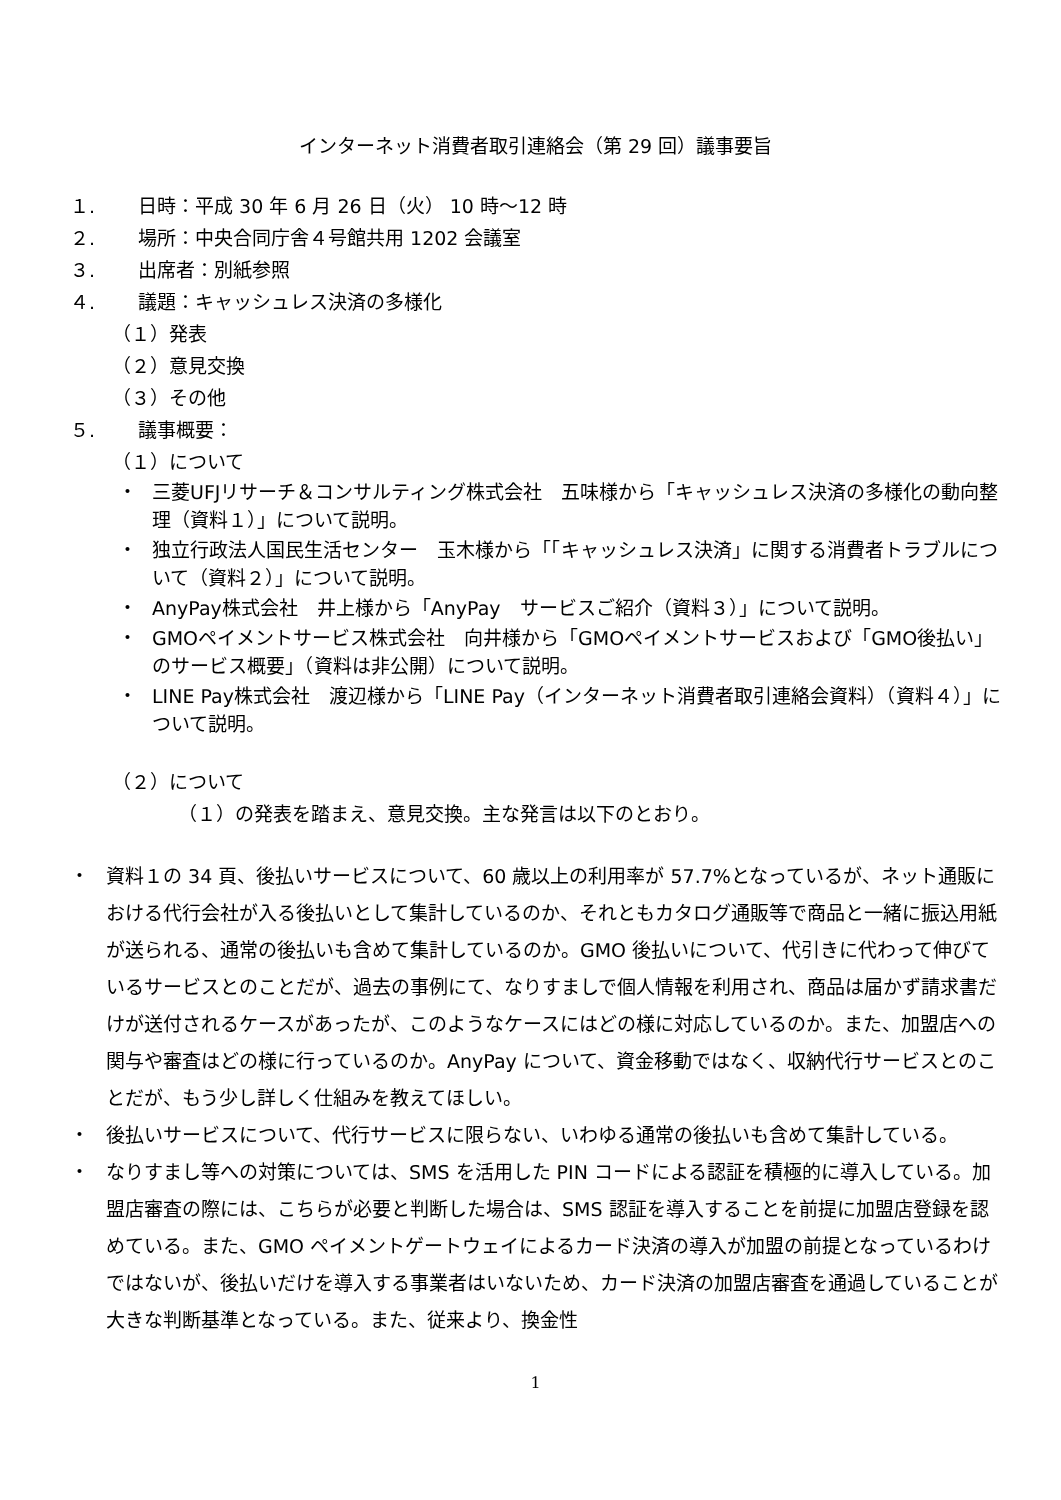インターネット消費者取引連絡会（第 29 回）議事要旨
１. 日時：平成 30 年 6 月 26 日（火） 10 時～12 時
２. 場所：中央合同庁舎４号館共用 1202 会議室
３. 出席者：別紙参照
４. 議題：キャッシュレス決済の多様化
（１）発表
（２）意見交換
（３）その他
５. 議事概要：
（１）について
・ 三菱UFJリサーチ＆コンサルティング株式会社　五味様から「キャッシュレス決済の多様化の動向整理（資料１）」について説明。
・ 独立行政法人国民生活センター　玉木様から「「キャッシュレス決済」に関する消費者トラブルについて（資料２）」について説明。
・ AnyPay株式会社　井上様から「AnyPay　サービスご紹介（資料３）」について説明。
・ GMOペイメントサービス株式会社　向井様から「GMOペイメントサービスおよび「GMO後払い」のサービス概要」（資料は非公開）について説明。
・ LINE Pay株式会社　渡辺様から「LINE Pay（インターネット消費者取引連絡会資料）（資料４）」について説明。
（２）について
（１）の発表を踏まえ、意見交換。主な発言は以下のとおり。
・ 資料１の 34 頁、後払いサービスについて、60 歳以上の利用率が 57.7%となっているが、ネット通販における代行会社が入る後払いとして集計しているのか、それともカタログ通販等で商品と一緒に振込用紙が送られる、通常の後払いも含めて集計しているのか。GMO 後払いについて、代引きに代わって伸びているサービスとのことだが、過去の事例にて、なりすましで個人情報を利用され、商品は届かず請求書だけが送付されるケースがあったが、このようなケースにはどの様に対応しているのか。また、加盟店への関与や審査はどの様に行っているのか。AnyPay について、資金移動ではなく、収納代行サービスとのことだが、もう少し詳しく仕組みを教えてほしい。
・ 後払いサービスについて、代行サービスに限らない、いわゆる通常の後払いも含めて集計している。
・ なりすまし等への対策については、SMS を活用した PIN コードによる認証を積極的に導入している。加盟店審査の際には、こちらが必要と判断した場合は、SMS 認証を導入することを前提に加盟店登録を認めている。また、GMO ペイメントゲートウェイによるカード決済の導入が加盟の前提となっているわけではないが、後払いだけを導入する事業者はいないため、カード決済の加盟店審査を通過していることが大きな判断基準となっている。また、従来より、換金性
1